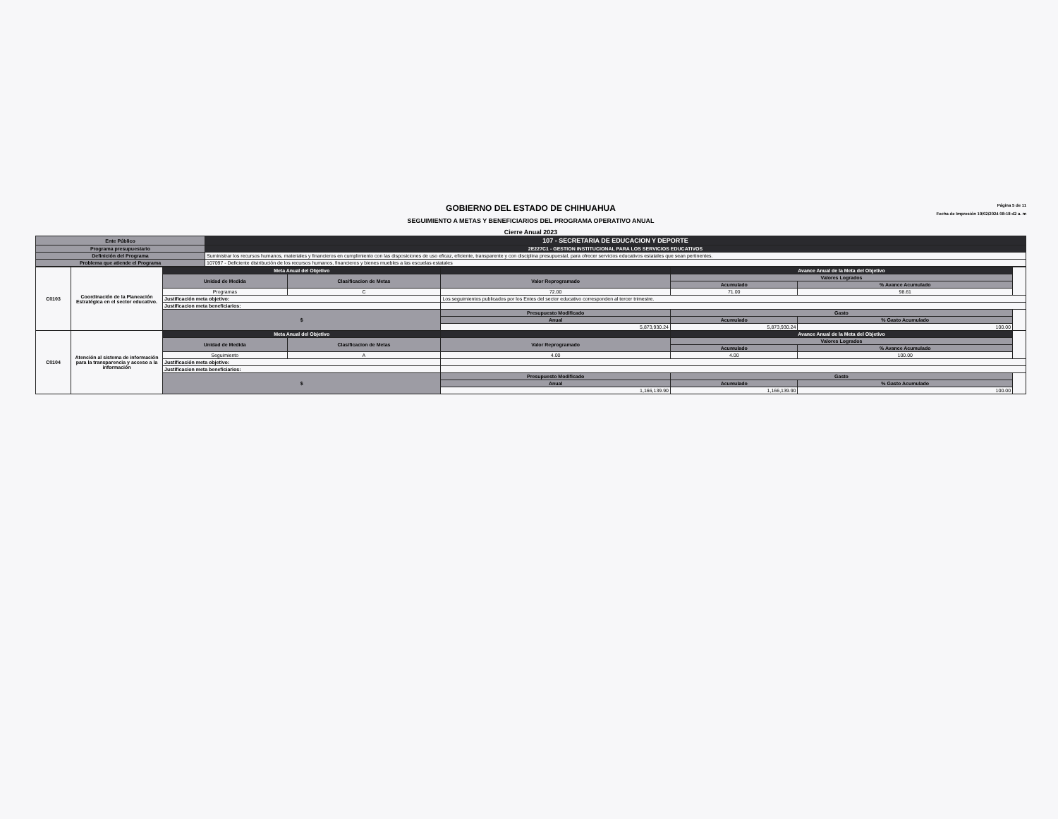GOBIERNO DEL ESTADO DE CHIHUAHUA
SEGUIMIENTO A METAS Y BENEFICIARIOS DEL PROGRAMA OPERATIVO ANUAL
Cierre Anual 2023
Página 5 de 11
Fecha de Impresión 19/02/2024 08:18:42 a. m
| Ente Público | 107 - SECRETARIA DE EDUCACION Y DEPORTE |
| Programa presupuestario | 2E227C1 - GESTION INSTITUCIONAL PARA LOS SERVICIOS EDUCATIVOS |
| Definición del Programa | Suministrar los recursos humanos, materiales y financieros en cumplimiento con las disposiciones de uso eficaz, eficiente, transparente y con disciplina presupuestal, para ofrecer servicios educativos estatales que sean pertinentes. |
| Problema que atiende el Programa | 107097 - Deficiente distribución de los recursos humanos, financieros y bienes muebles a las escuelas estatales |
| C0103 | Coordinación de la Planeación Estratégica en el sector educativo. | Meta Anual del Objetivo | | | Avance Anual de la Meta del Objetivo | | |
| | | Unidad de Medida | Clasificacion de Metas | Valor Reprogramado | Valores Logrados | | |
| | | | | | Acumulado | % Avance Acumulado | |
| | | Programas | C | 72.00 | 71.00 | 98.61 | |
| | | Justificación meta objetivo: | | Los seguimientos publicados por los Entes del sector educativo corresponden al tercer trimestre. | | | |
| | | Justificacion meta beneficiarios: | | | | | |
| | | $ | | Presupuesto Modificado | Gasto | | |
| | | | | Anual | Acumulado | % Gasto Acumulado | |
| | | | | 5,873,930.24 | 5,873,930.24 | 100.00 | |
| C0104 | Atención al sistema de información para la transparencia y acceso a la información | Meta Anual del Objetivo | | | Avance Anual de la Meta del Objetivo | | |
| | | Unidad de Medida | Clasificacion de Metas | Valor Reprogramado | Valores Logrados | | |
| | | | | | Acumulado | % Avance Acumulado | |
| | | Seguimiento | A | 4.00 | 4.00 | 100.00 | |
| | | Justificación meta objetivo: | | | | | |
| | | Justificacion meta beneficiarios: | | | | | |
| | | $ | | Presupuesto Modificado | Gasto | | |
| | | | | Anual | Acumulado | % Gasto Acumulado | |
| | | | | 1,166,139.90 | 1,166,139.90 | 100.00 | |